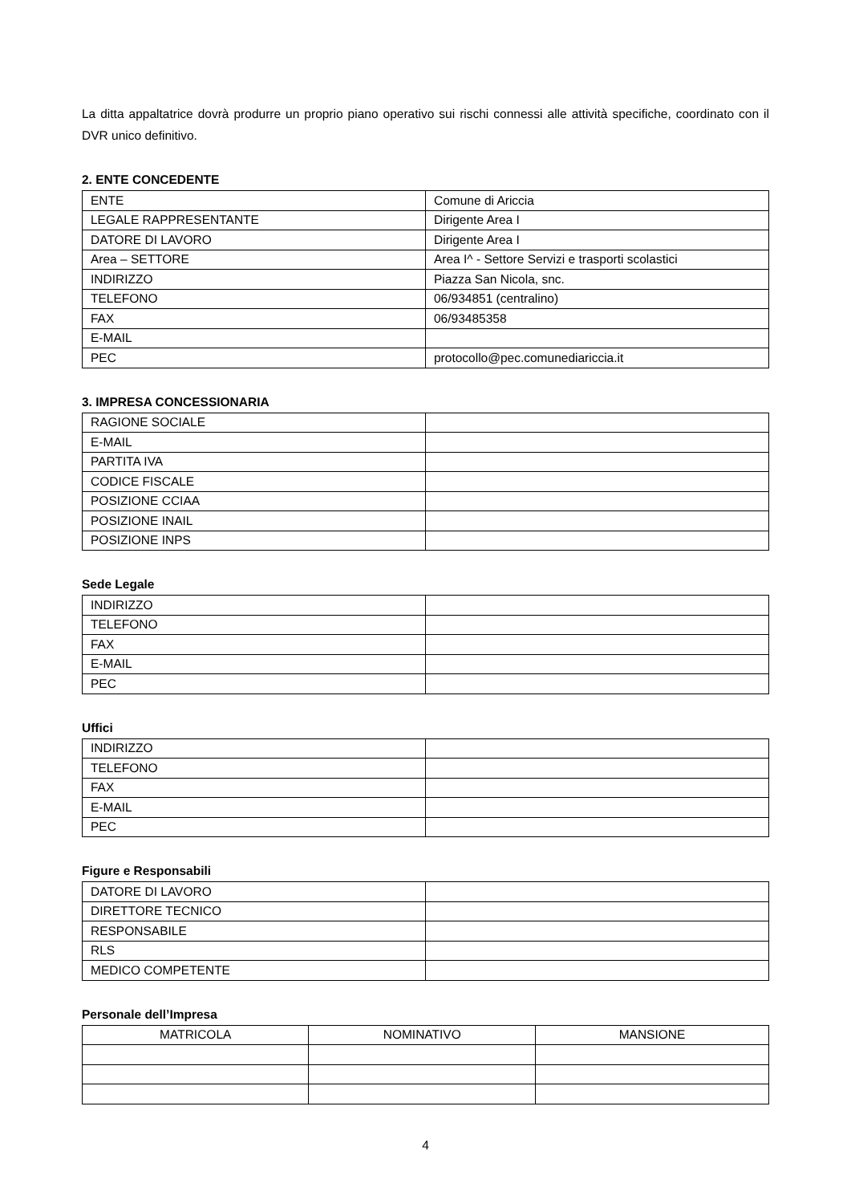La ditta appaltatrice dovrà produrre un proprio piano operativo sui rischi connessi alle attività specifiche, coordinato con il DVR unico definitivo.
2. ENTE CONCEDENTE
| ENTE | Comune di Ariccia |
| LEGALE RAPPRESENTANTE | Dirigente Area I |
| DATORE DI LAVORO | Dirigente Area I |
| Area – SETTORE | Area I^ - Settore Servizi e trasporti scolastici |
| INDIRIZZO | Piazza San Nicola, snc. |
| TELEFONO | 06/934851 (centralino) |
| FAX | 06/93485358 |
| E-MAIL | |
| PEC | protocollo@pec.comunediariccia.it |
3. IMPRESA CONCESSIONARIA
| RAGIONE SOCIALE | |
| E-MAIL | |
| PARTITA IVA | |
| CODICE FISCALE | |
| POSIZIONE CCIAA | |
| POSIZIONE INAIL | |
| POSIZIONE INPS | |
Sede Legale
| INDIRIZZO | |
| TELEFONO | |
| FAX | |
| E-MAIL | |
| PEC | |
Uffici
| INDIRIZZO | |
| TELEFONO | |
| FAX | |
| E-MAIL | |
| PEC | |
Figure e Responsabili
| DATORE DI LAVORO | |
| DIRETTORE TECNICO | |
| RESPONSABILE | |
| RLS | |
| MEDICO COMPETENTE | |
Personale dell’Impresa
| MATRICOLA | NOMINATIVO | MANSIONE |
| --- | --- | --- |
4